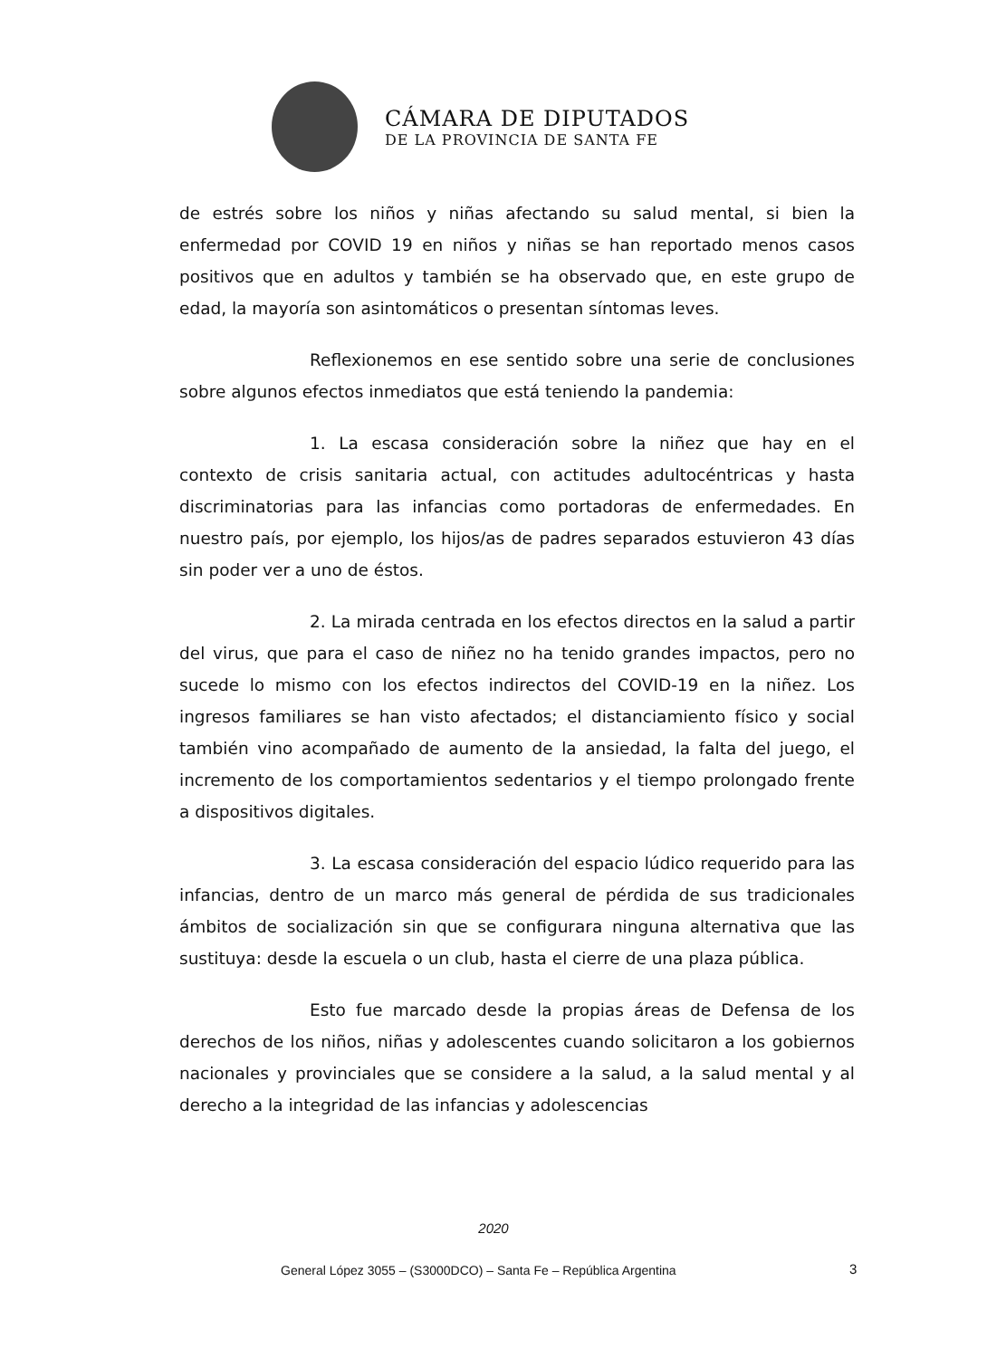CÁMARA DE DIPUTADOS
DE LA PROVINCIA DE SANTA FE
de estrés sobre los niños y niñas afectando su salud mental, si bien la enfermedad por COVID 19 en niños y niñas se han reportado menos casos positivos que en adultos y también se ha observado que, en este grupo de edad, la mayoría son asintomáticos o presentan síntomas leves.
Reflexionemos en ese sentido sobre una serie de conclusiones sobre algunos efectos inmediatos que está teniendo la pandemia:
1. La escasa consideración sobre la niñez que hay en el contexto de crisis sanitaria actual, con actitudes adultocéntricas y hasta discriminatorias para las infancias como portadoras de enfermedades. En nuestro país, por ejemplo, los hijos/as de padres separados estuvieron 43 días sin poder ver a uno de éstos.
2. La mirada centrada en los efectos directos en la salud a partir del virus, que para el caso de niñez no ha tenido grandes impactos, pero no sucede lo mismo con los efectos indirectos del COVID-19 en la niñez. Los ingresos familiares se han visto afectados; el distanciamiento físico y social también vino acompañado de aumento de la ansiedad, la falta del juego, el incremento de los comportamientos sedentarios y el tiempo prolongado frente a dispositivos digitales.
3. La escasa consideración del espacio lúdico requerido para las infancias, dentro de un marco más general de pérdida de sus tradicionales ámbitos de socialización sin que se configurara ninguna alternativa que las sustituya: desde la escuela o un club, hasta el cierre de una plaza pública.
Esto fue marcado desde la propias áreas de Defensa de los derechos de los niños, niñas y adolescentes cuando solicitaron a los gobiernos nacionales y provinciales que se considere a la salud, a la salud mental y al derecho a la integridad de las infancias y adolescencias
2020
General López 3055 – (S3000DCO) – Santa Fe – República Argentina
3